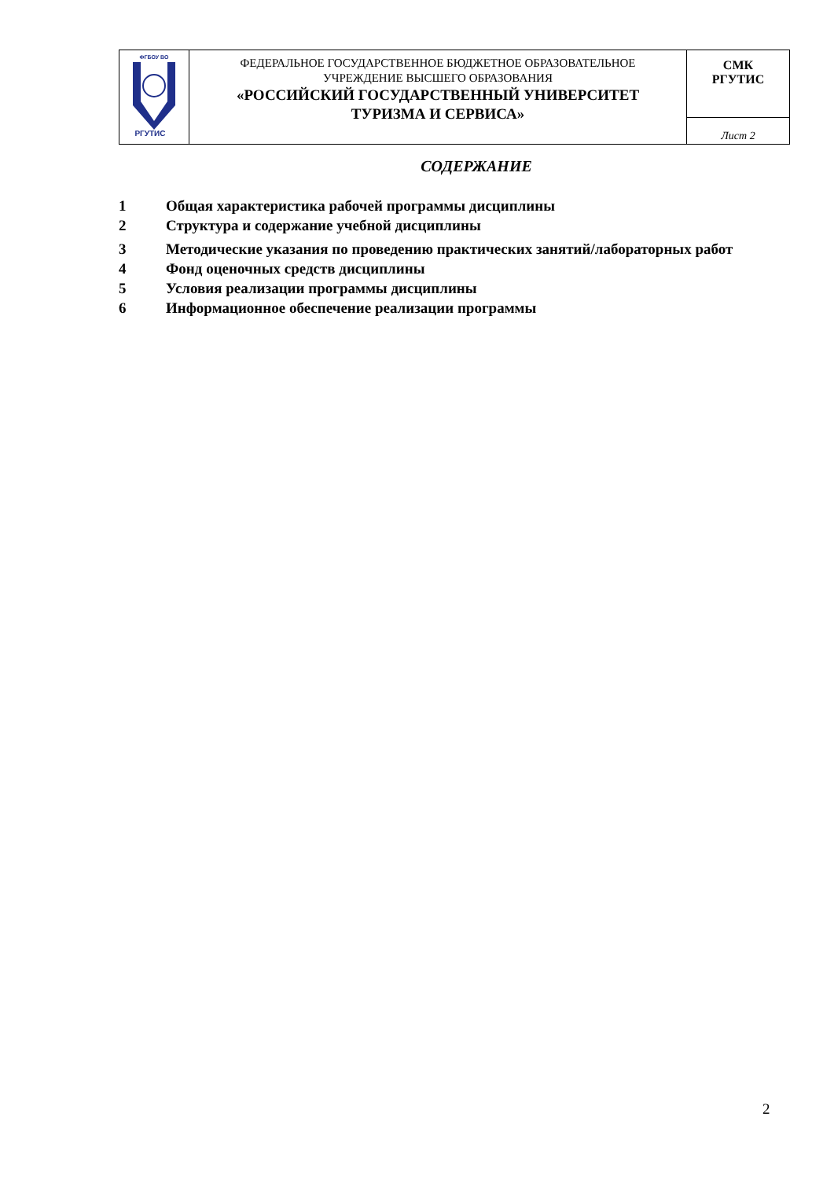| ФГБОУ ВО РГУТИС | ФЕДЕРАЛЬНОЕ ГОСУДАРСТВЕННОЕ БЮДЖЕТНОЕ ОБРАЗОВАТЕЛЬНОЕ УЧРЕЖДЕНИЕ ВЫСШЕГО ОБРАЗОВАНИЯ «РОССИЙСКИЙ ГОСУДАРСТВЕННЫЙ УНИВЕРСИТЕТ ТУРИЗМА И СЕРВИСА» | СМК РГУТИС |
| | | Лист 2 |
СОДЕРЖАНИЕ
1 Общая характеристика рабочей программы дисциплины
2 Структура и содержание учебной дисциплины
3 Методические указания по проведению практических занятий/лабораторных работ
4 Фонд оценочных средств дисциплины
5 Условия реализации программы дисциплины
6 Информационное обеспечение реализации программы
2